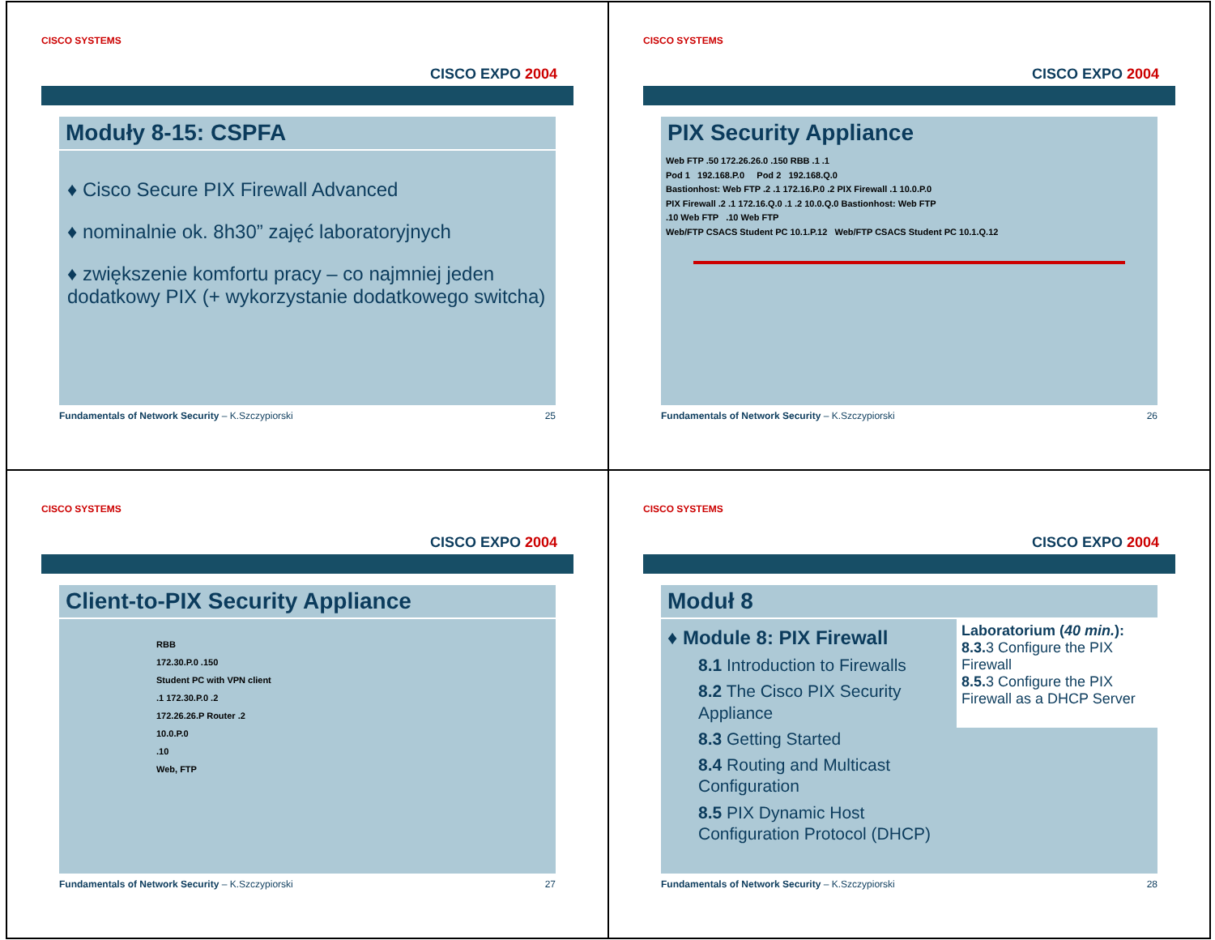CISCO SYSTEMS
CISCO EXPO 2004
Moduły 8-15: CSPFA
♦ Cisco Secure PIX Firewall Advanced
♦ nominalnie ok. 8h30” zajęć laboratoryjnych
♦ zwiększenie komfortu pracy – co najmniej jeden dodatkowy PIX (+ wykorzystanie dodatkowego switcha)
Fundamentals of Network Security – K.Szczypiorski 25
CISCO SYSTEMS
CISCO EXPO 2004
PIX Security Appliance
Web FTP .50 172.26.26.0 .150 RBB .1 .1
Pod 1 192.168.P.0 Pod 2 192.168.Q.0
Bastionhost: Web FTP .2 .1 172.16.P.0 .2 PIX Firewall .1 10.0.P.0
PIX Firewall .2 .1 172.16.Q.0 .1 .2 10.0.Q.0 Bastionhost: Web FTP
.10 Web FTP .10 Web FTP
Web/FTP CSACS Student PC 10.1.P.12 Web/FTP CSACS Student PC 10.1.Q.12
Fundamentals of Network Security – K.Szczypiorski 26
CISCO SYSTEMS
CISCO EXPO 2004
Client-to-PIX Security Appliance
RBB
172.30.P.0 .150
Student PC with VPN client
.1 172.30.P.0 .2
172.26.26.P Router .2
10.0.P.0
.10
Web, FTP
Fundamentals of Network Security – K.Szczypiorski 27
CISCO SYSTEMS
CISCO EXPO 2004
Moduł 8
♦ Module 8: PIX Firewall
8.1 Introduction to Firewalls
8.2 The Cisco PIX Security Appliance
8.3 Getting Started
8.4 Routing and Multicast Configuration
8.5 PIX Dynamic Host Configuration Protocol (DHCP)
Laboratorium (40 min.):
8.3. 3 Configure the PIX Firewall
8.5. 3 Configure the PIX Firewall as a DHCP Server
Fundamentals of Network Security – K.Szczypiorski 28